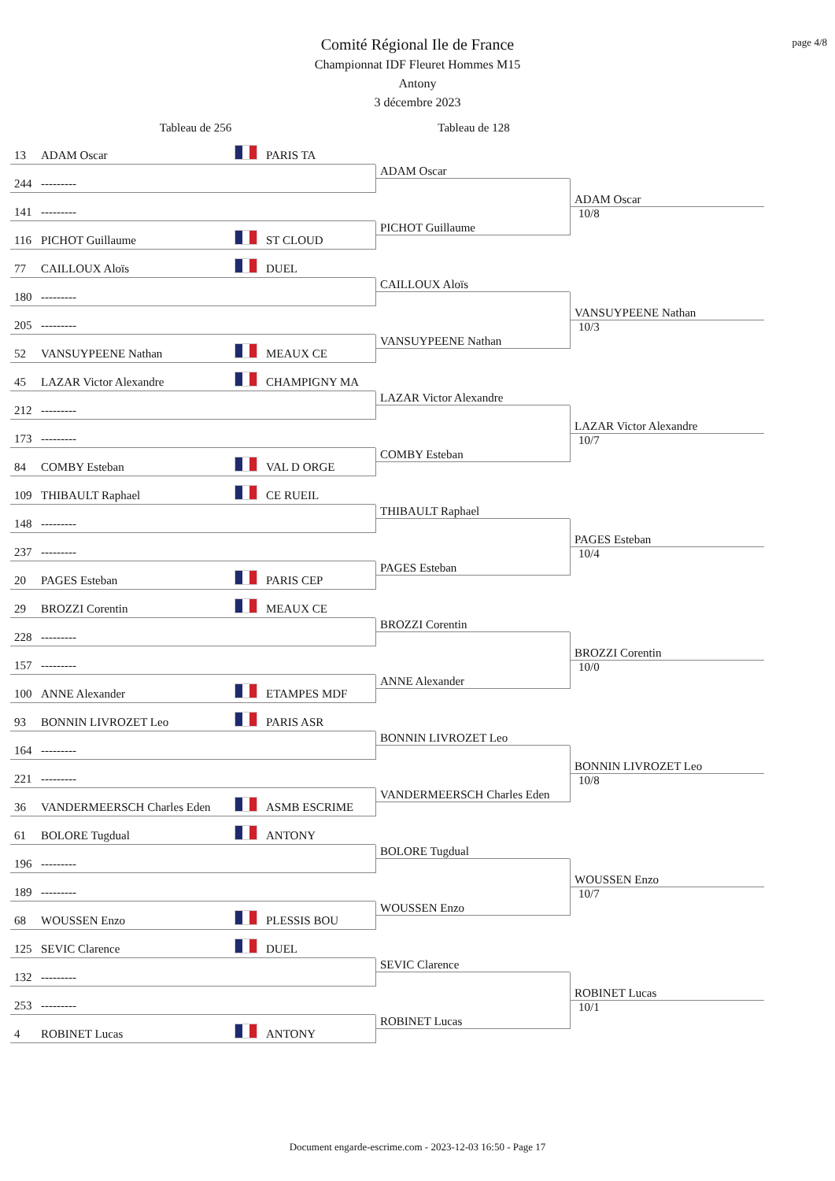page 4/8
Comité Régional Ile de France
Championnat IDF Fleuret Hommes M15
Antony
3 décembre 2023
Tableau de 256 Tableau de 128
13 ADAM Oscar PARIS TA
244 ---------
ADAM Oscar
141 ---------
116 PICHOT Guillaume ST CLOUD
PICHOT Guillaume
ADAM Oscar
10/8
77 CAILLOUX Aloïs DUEL
180 ---------
CAILLOUX Aloïs
205 ---------
52 VANSUYPEENE Nathan MEAUX CE
VANSUYPEENE Nathan
VANSUYPEENE Nathan
10/3
45 LAZAR Victor Alexandre CHAMPIGNY MA
212 ---------
LAZAR Victor Alexandre
173 ---------
84 COMBY Esteban VAL D ORGE
COMBY Esteban
LAZAR Victor Alexandre
10/7
109 THIBAULT Raphael CE RUEIL
148 ---------
THIBAULT Raphael
237 ---------
20 PAGES Esteban PARIS CEP
PAGES Esteban
PAGES Esteban
10/4
29 BROZZI Corentin MEAUX CE
228 ---------
BROZZI Corentin
157 ---------
100 ANNE Alexander ETAMPES MDF
ANNE Alexander
BROZZI Corentin
10/0
93 BONNIN LIVROZET Leo PARIS ASR
164 ---------
BONNIN LIVROZET Leo
221 ---------
36 VANDERMEERSCH Charles Eden ASMB ESCRIME
VANDERMEERSCH Charles Eden
BONNIN LIVROZET Leo
10/8
61 BOLORE Tugdual ANTONY
196 ---------
BOLORE Tugdual
189 ---------
68 WOUSSEN Enzo PLESSIS BOU
WOUSSEN Enzo
WOUSSEN Enzo
10/7
125 SEVIC Clarence DUEL
132 ---------
SEVIC Clarence
253 ---------
4 ROBINET Lucas ANTONY
ROBINET Lucas
ROBINET Lucas
10/1
Document engarde-escrime.com - 2023-12-03 16:50 - Page 17